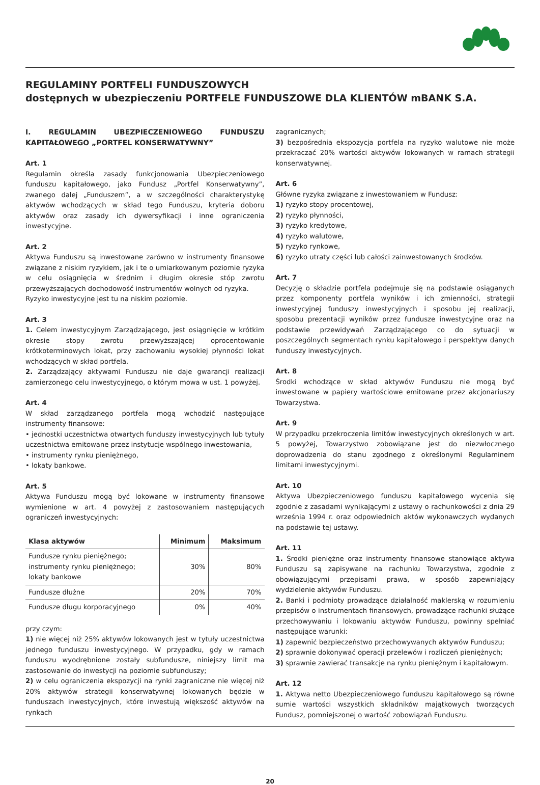REGULAMINY PORTFELI FUNDUSZOWYCH
dostępnych w ubezpieczeniu PORTFELE FUNDUSZOWE DLA KLIENTÓW mBANK S.A.
I. REGULAMIN UBEZPIECZENIOWEGO FUNDUSZU KAPITAŁOWEGO „PORTFEL KONSERWATYWNY”
Art. 1
Regulamin określa zasady funkcjonowania Ubezpieczeniowego funduszu kapitałowego, jako Fundusz „Portfel Konserwatywny”, zwanego dalej „Funduszem”, a w szczególności charakterystykę aktywów wchodzących w skład tego Funduszu, kryteria doboru aktywów oraz zasady ich dywersyfikacji i inne ograniczenia inwestycyjne.
Art. 2
Aktywa Funduszu są inwestowane zarówno w instrumenty finansowe związane z niskim ryzykiem, jak i te o umiarkowanym poziomie ryzyka w celu osiągnięcia w średnim i długim okresie stóp zwrotu przewyższających dochodowość instrumentów wolnych od ryzyka.
Ryzyko inwestycyjne jest tu na niskim poziomie.
Art. 3
1. Celem inwestycyjnym Zarządzającego, jest osiągnięcie w krótkim okresie stopy zwrotu przewyższającej oprocentowanie krótkoterminowych lokat, przy zachowaniu wysokiej płynności lokat wchodzących w skład portfela.
2. Zarządzający aktywami Funduszu nie daje gwarancji realizacji zamierzonego celu inwestycyjnego, o którym mowa w ust. 1 powyżej.
Art. 4
W skład zarządzanego portfela mogą wchodzić następujące instrumenty finansowe:
• jednostki uczestnictwa otwartych funduszy inwestycyjnych lub tytuły uczestnictwa emitowane przez instytucje wspólnego inwestowania,
• instrumenty rynku pieniężnego,
• lokaty bankowe.
Art. 5
Aktywa Funduszu mogą być lokowane w instrumenty finansowe wymienione w art. 4 powyżej z zastosowaniem następujących ograniczeń inwestycyjnych:
| Klasa aktywów | Minimum | Maksimum |
| --- | --- | --- |
| Fundusze rynku pieniężnego; instrumenty rynku pieniężnego; lokaty bankowe | 30% | 80% |
| Fundusze dłużne | 20% | 70% |
| Fundusze długu korporacyjnego | 0% | 40% |
przy czym:
1) nie więcej niż 25% aktywów lokowanych jest w tytuły uczestnictwa jednego funduszu inwestycyjnego. W przypadku, gdy w ramach funduszu wyodrębnione zostały subfundusze, niniejszy limit ma zastosowanie do inwestycji na poziomie subfunduszy;
2) w celu ograniczenia ekspozycji na rynki zagraniczne nie więcej niż 20% aktywów strategii konserwatywnej lokowanych będzie w funduszach inwestycyjnych, które inwestują większość aktywów na rynkach
zagranicznych;
3) bezpośrednia ekspozycja portfela na ryzyko walutowe nie może przekraczać 20% wartości aktywów lokowanych w ramach strategii konserwatywnej.
Art. 6
Główne ryzyka związane z inwestowaniem w Fundusz:
1) ryzyko stopy procentowej,
2) ryzyko płynności,
3) ryzyko kredytowe,
4) ryzyko walutowe,
5) ryzyko rynkowe,
6) ryzyko utraty części lub całości zainwestowanych środków.
Art. 7
Decyzję o składzie portfela podejmuje się na podstawie osiąganych przez komponenty portfela wyników i ich zmienności, strategii inwestycyjnej funduszy inwestycyjnych i sposobu jej realizacji, sposobu prezentacji wyników przez fundusze inwestycyjne oraz na podstawie przewidywań Zarządzającego co do sytuacji w poszczególnych segmentach rynku kapitałowego i perspektyw danych funduszy inwestycyjnych.
Art. 8
Środki wchodzące w skład aktywów Funduszu nie mogą być inwestowane w papiery wartościowe emitowane przez akcjonariuszy Towarzystwa.
Art. 9
W przypadku przekroczenia limitów inwestycyjnych określonych w art. 5 powyżej, Towarzystwo zobowiązane jest do niezwłocznego doprowadzenia do stanu zgodnego z określonymi Regulaminem limitami inwestycyjnymi.
Art. 10
Aktywa Ubezpieczeniowego funduszu kapitałowego wycenia się zgodnie z zasadami wynikającymi z ustawy o rachunkowości z dnia 29 września 1994 r. oraz odpowiednich aktów wykonawczych wydanych na podstawie tej ustawy.
Art. 11
1. Środki pieniężne oraz instrumenty finansowe stanowiące aktywa Funduszu są zapisywane na rachunku Towarzystwa, zgodnie z obowiązującymi przepisami prawa, w sposób zapewniający wydzielenie aktywów Funduszu.
2. Banki i podmioty prowadzące działalność maklerską w rozumieniu przepisów o instrumentach finansowych, prowadzące rachunki służące przechowywaniu i lokowaniu aktywów Funduszu, powinny spełniać następujące warunki:
1) zapewnić bezpieczeństwo przechowywanych aktywów Funduszu;
2) sprawnie dokonywać operacji przelewów i rozliczeń pieniężnych;
3) sprawnie zawierać transakcje na rynku pieniężnym i kapitałowym.
Art. 12
1. Aktywa netto Ubezpieczeniowego funduszu kapitałowego są równe sumie wartości wszystkich składników majątkowych tworzących Fundusz, pomniejszonej o wartość zobowiązań Funduszu.
20